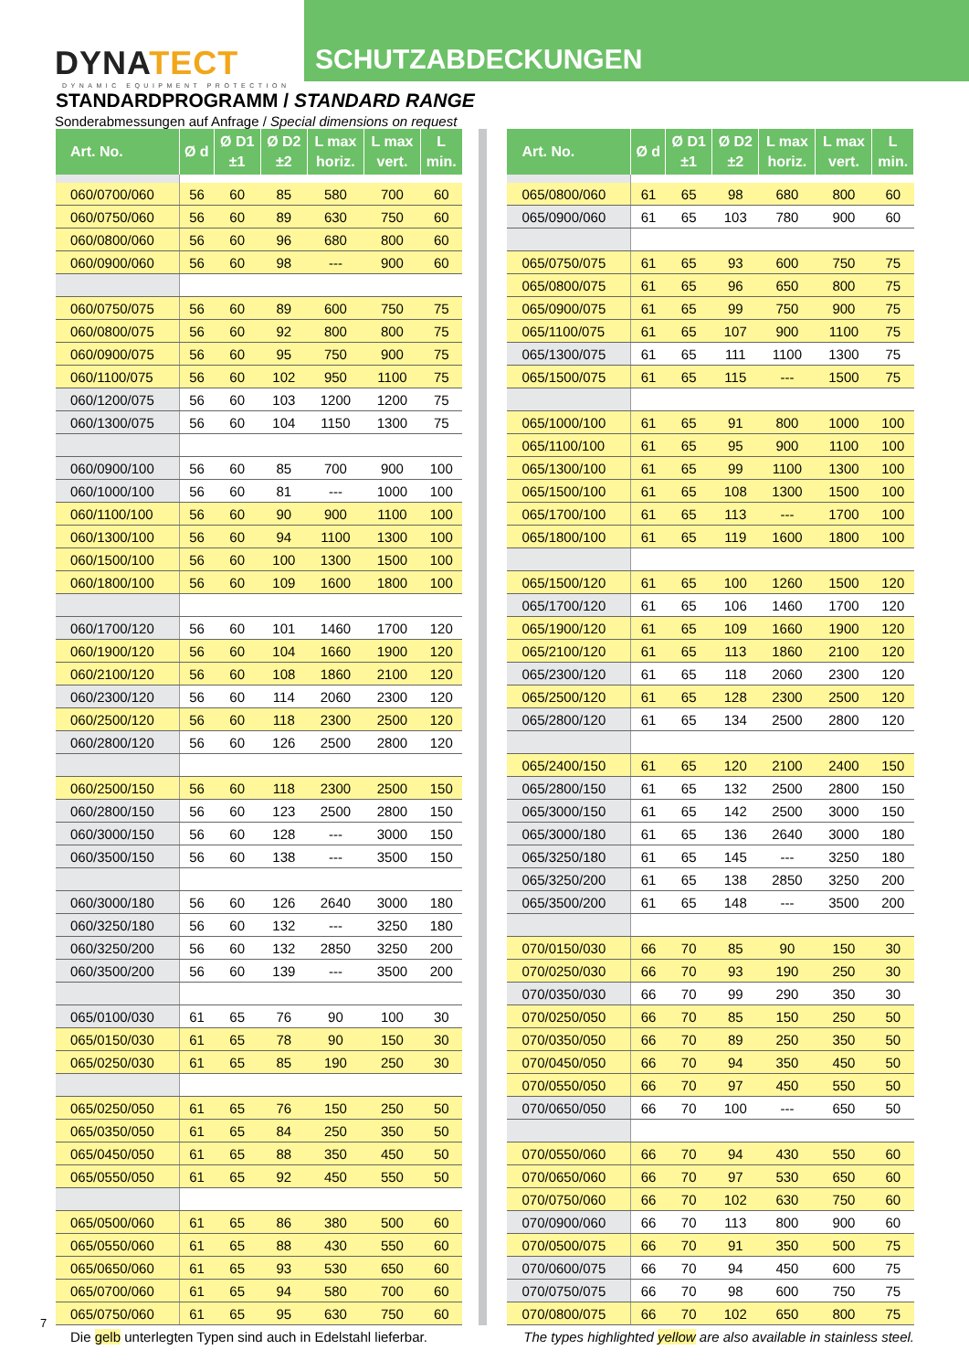DYNATECT
DYNAMIC EQUIPMENT PROTECTION
SCHUTZABDECKUNGEN
STANDARDPROGRAMM / STANDARD RANGE
Sonderabmessungen auf Anfrage / Special dimensions on request
| Art. No. | Ø d | Ø D1 ±1 | Ø D2 ±2 | L max horiz. | L max vert. | L min. |
| --- | --- | --- | --- | --- | --- | --- |
| 060/0700/060 | 56 | 60 | 85 | 580 | 700 | 60 |
| 060/0750/060 | 56 | 60 | 89 | 630 | 750 | 60 |
| 060/0800/060 | 56 | 60 | 96 | 680 | 800 | 60 |
| 060/0900/060 | 56 | 60 | 98 | --- | 900 | 60 |
| 060/0750/075 | 56 | 60 | 89 | 600 | 750 | 75 |
| 060/0800/075 | 56 | 60 | 92 | 800 | 800 | 75 |
| 060/0900/075 | 56 | 60 | 95 | 750 | 900 | 75 |
| 060/1100/075 | 56 | 60 | 102 | 950 | 1100 | 75 |
| 060/1200/075 | 56 | 60 | 103 | 1200 | 1200 | 75 |
| 060/1300/075 | 56 | 60 | 104 | 1150 | 1300 | 75 |
| 060/0900/100 | 56 | 60 | 85 | 700 | 900 | 100 |
| 060/1000/100 | 56 | 60 | 81 | --- | 1000 | 100 |
| 060/1100/100 | 56 | 60 | 90 | 900 | 1100 | 100 |
| 060/1300/100 | 56 | 60 | 94 | 1100 | 1300 | 100 |
| 060/1500/100 | 56 | 60 | 100 | 1300 | 1500 | 100 |
| 060/1800/100 | 56 | 60 | 109 | 1600 | 1800 | 100 |
| 060/1700/120 | 56 | 60 | 101 | 1460 | 1700 | 120 |
| 060/1900/120 | 56 | 60 | 104 | 1660 | 1900 | 120 |
| 060/2100/120 | 56 | 60 | 108 | 1860 | 2100 | 120 |
| 060/2300/120 | 56 | 60 | 114 | 2060 | 2300 | 120 |
| 060/2500/120 | 56 | 60 | 118 | 2300 | 2500 | 120 |
| 060/2800/120 | 56 | 60 | 126 | 2500 | 2800 | 120 |
| 060/2500/150 | 56 | 60 | 118 | 2300 | 2500 | 150 |
| 060/2800/150 | 56 | 60 | 123 | 2500 | 2800 | 150 |
| 060/3000/150 | 56 | 60 | 128 | --- | 3000 | 150 |
| 060/3500/150 | 56 | 60 | 138 | --- | 3500 | 150 |
| 060/3000/180 | 56 | 60 | 126 | 2640 | 3000 | 180 |
| 060/3250/180 | 56 | 60 | 132 | --- | 3250 | 180 |
| 060/3250/200 | 56 | 60 | 132 | 2850 | 3250 | 200 |
| 060/3500/200 | 56 | 60 | 139 | --- | 3500 | 200 |
| 065/0100/030 | 61 | 65 | 76 | 90 | 100 | 30 |
| 065/0150/030 | 61 | 65 | 78 | 90 | 150 | 30 |
| 065/0250/030 | 61 | 65 | 85 | 190 | 250 | 30 |
| 065/0250/050 | 61 | 65 | 76 | 150 | 250 | 50 |
| 065/0350/050 | 61 | 65 | 84 | 250 | 350 | 50 |
| 065/0450/050 | 61 | 65 | 88 | 350 | 450 | 50 |
| 065/0550/050 | 61 | 65 | 92 | 450 | 550 | 50 |
| 065/0500/060 | 61 | 65 | 86 | 380 | 500 | 60 |
| 065/0550/060 | 61 | 65 | 88 | 430 | 550 | 60 |
| 065/0650/060 | 61 | 65 | 93 | 530 | 650 | 60 |
| 065/0700/060 | 61 | 65 | 94 | 580 | 700 | 60 |
| 065/0750/060 | 61 | 65 | 95 | 630 | 750 | 60 |
| Art. No. | Ø d | Ø D1 ±1 | Ø D2 ±2 | L max horiz. | L max vert. | L min. |
| --- | --- | --- | --- | --- | --- | --- |
| 065/0800/060 | 61 | 65 | 98 | 680 | 800 | 60 |
| 065/0900/060 | 61 | 65 | 103 | 780 | 900 | 60 |
| 065/0750/075 | 61 | 65 | 93 | 600 | 750 | 75 |
| 065/0800/075 | 61 | 65 | 96 | 650 | 800 | 75 |
| 065/0900/075 | 61 | 65 | 99 | 750 | 900 | 75 |
| 065/1100/075 | 61 | 65 | 107 | 900 | 1100 | 75 |
| 065/1300/075 | 61 | 65 | 111 | 1100 | 1300 | 75 |
| 065/1500/075 | 61 | 65 | 115 | --- | 1500 | 75 |
| 065/1000/100 | 61 | 65 | 91 | 800 | 1000 | 100 |
| 065/1100/100 | 61 | 65 | 95 | 900 | 1100 | 100 |
| 065/1300/100 | 61 | 65 | 99 | 1100 | 1300 | 100 |
| 065/1500/100 | 61 | 65 | 108 | 1300 | 1500 | 100 |
| 065/1700/100 | 61 | 65 | 113 | --- | 1700 | 100 |
| 065/1800/100 | 61 | 65 | 119 | 1600 | 1800 | 100 |
| 065/1500/120 | 61 | 65 | 100 | 1260 | 1500 | 120 |
| 065/1700/120 | 61 | 65 | 106 | 1460 | 1700 | 120 |
| 065/1900/120 | 61 | 65 | 109 | 1660 | 1900 | 120 |
| 065/2100/120 | 61 | 65 | 113 | 1860 | 2100 | 120 |
| 065/2300/120 | 61 | 65 | 118 | 2060 | 2300 | 120 |
| 065/2500/120 | 61 | 65 | 128 | 2300 | 2500 | 120 |
| 065/2800/120 | 61 | 65 | 134 | 2500 | 2800 | 120 |
| 065/2400/150 | 61 | 65 | 120 | 2100 | 2400 | 150 |
| 065/2800/150 | 61 | 65 | 132 | 2500 | 2800 | 150 |
| 065/3000/150 | 61 | 65 | 142 | 2500 | 3000 | 150 |
| 065/3000/180 | 61 | 65 | 136 | 2640 | 3000 | 180 |
| 065/3250/180 | 61 | 65 | 145 | --- | 3250 | 180 |
| 065/3250/200 | 61 | 65 | 138 | 2850 | 3250 | 200 |
| 065/3500/200 | 61 | 65 | 148 | --- | 3500 | 200 |
| 070/0150/030 | 66 | 70 | 85 | 90 | 150 | 30 |
| 070/0250/030 | 66 | 70 | 93 | 190 | 250 | 30 |
| 070/0350/030 | 66 | 70 | 99 | 290 | 350 | 30 |
| 070/0250/050 | 66 | 70 | 85 | 150 | 250 | 50 |
| 070/0350/050 | 66 | 70 | 89 | 250 | 350 | 50 |
| 070/0450/050 | 66 | 70 | 94 | 350 | 450 | 50 |
| 070/0550/050 | 66 | 70 | 97 | 450 | 550 | 50 |
| 070/0650/050 | 66 | 70 | 100 | --- | 650 | 50 |
| 070/0550/060 | 66 | 70 | 94 | 430 | 550 | 60 |
| 070/0650/060 | 66 | 70 | 97 | 530 | 650 | 60 |
| 070/0750/060 | 66 | 70 | 102 | 630 | 750 | 60 |
| 070/0900/060 | 66 | 70 | 113 | 800 | 900 | 60 |
| 070/0500/075 | 66 | 70 | 91 | 350 | 500 | 75 |
| 070/0600/075 | 66 | 70 | 94 | 450 | 600 | 75 |
| 070/0750/075 | 66 | 70 | 98 | 600 | 750 | 75 |
| 070/0800/075 | 66 | 70 | 102 | 650 | 800 | 75 |
Die gelb unterlegten Typen sind auch in Edelstahl lieferbar. The types highlighted yellow are also available in stainless steel.
7